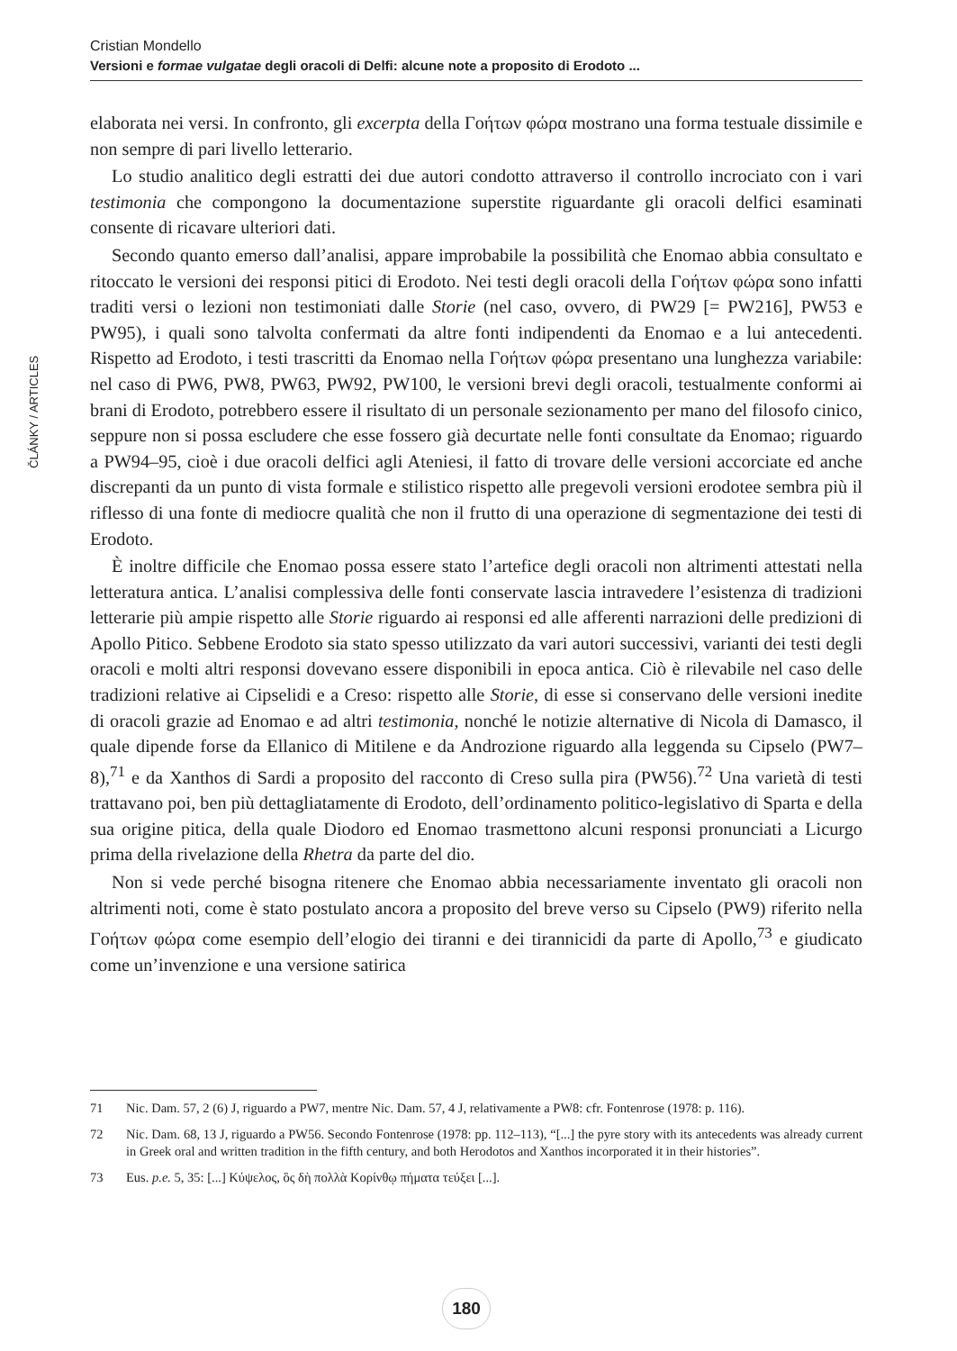Cristian Mondello
Versioni e formae vulgatae degli oracoli di Delfi: alcune note a proposito di Erodoto ...
ČLÁNKY / ARTICLES
elaborata nei versi. In confronto, gli excerpta della Γοήτων φώρα mostrano una forma testuale dissimile e non sempre di pari livello letterario.
Lo studio analitico degli estratti dei due autori condotto attraverso il controllo incrociato con i vari testimonia che compongono la documentazione superstite riguardante gli oracoli delfici esaminati consente di ricavare ulteriori dati.
Secondo quanto emerso dall’analisi, appare improbabile la possibilità che Enomao abbia consultato e ritoccato le versioni dei responsi pitici di Erodoto. Nei testi degli oracoli della Γοήτων φώρα sono infatti traditi versi o lezioni non testimoniati dalle Storie (nel caso, ovvero, di PW29 [= PW216], PW53 e PW95), i quali sono talvolta confermati da altre fonti indipendenti da Enomao e a lui antecedenti. Rispetto ad Erodoto, i testi trascritti da Enomao nella Γοήτων φώρα presentano una lunghezza variabile: nel caso di PW6, PW8, PW63, PW92, PW100, le versioni brevi degli oracoli, testualmente conformi ai brani di Erodoto, potrebbero essere il risultato di un personale sezionamento per mano del filosofo cinico, seppure non si possa escludere che esse fossero già decurtate nelle fonti consultate da Enomao; riguardo a PW94–95, cioè i due oracoli delfici agli Ateniesi, il fatto di trovare delle versioni accorciate ed anche discrepanti da un punto di vista formale e stilistico rispetto alle pregevoli versioni erodotee sembra più il riflesso di una fonte di mediocre qualità che non il frutto di una operazione di segmentazione dei testi di Erodoto.
È inoltre difficile che Enomao possa essere stato l’artefice degli oracoli non altrimenti attestati nella letteratura antica. L’analisi complessiva delle fonti conservate lascia intravedere l’esistenza di tradizioni letterarie più ampie rispetto alle Storie riguardo ai responsi ed alle afferenti narrazioni delle predizioni di Apollo Pitico. Sebbene Erodoto sia stato spesso utilizzato da vari autori successivi, varianti dei testi degli oracoli e molti altri responsi dovevano essere disponibili in epoca antica. Ciò è rilevabile nel caso delle tradizioni relative ai Cipselidi e a Creso: rispetto alle Storie, di esse si conservano delle versioni inedite di oracoli grazie ad Enomao e ad altri testimonia, nonché le notizie alternative di Nicola di Damasco, il quale dipende forse da Ellanico di Mitilene e da Androzione riguardo alla leggenda su Cipselo (PW7–8),<sup>71</sup> e da Xanthos di Sardi a proposito del racconto di Creso sulla pira (PW56).<sup>72</sup> Una varietà di testi trattavano poi, ben più dettagliatamente di Erodoto, dell’ordinamento politico-legislativo di Sparta e della sua origine pitica, della quale Diodoro ed Enomao trasmettono alcuni responsi pronunciati a Licurgo prima della rivelazione della Rhetra da parte del dio.
Non si vede perché bisogna ritenere che Enomao abbia necessariamente inventato gli oracoli non altrimenti noti, come è stato postulato ancora a proposito del breve verso su Cipselo (PW9) riferito nella Γοήτων φώρα come esempio dell’elogio dei tiranni e dei tirannicidi da parte di Apollo,<sup>73</sup> e giudicato come un’invenzione e una versione satirica
71 Nic. Dam. 57, 2 (6) J, riguardo a PW7, mentre Nic. Dam. 57, 4 J, relativamente a PW8: cfr. Fontenrose (1978: p. 116).
72 Nic. Dam. 68, 13 J, riguardo a PW56. Secondo Fontenrose (1978: pp. 112–113), “[...] the pyre story with its antecedents was already current in Greek oral and written tradition in the fifth century, and both Herodotos and Xanthos incorporated it in their histories”.
73 Eus. p.e. 5, 35: [...] Κύψελος, ὃς δὴ πολλὰ Κορίνθῳ πήματα τεύξει [...].
180